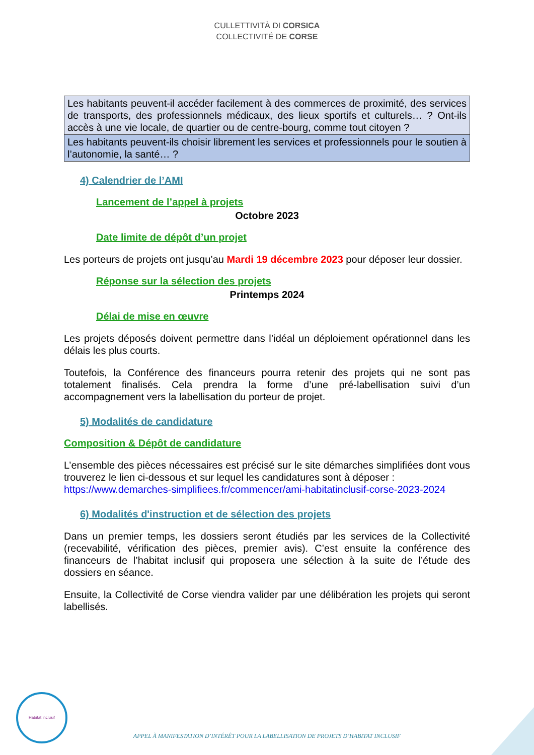CULLETTIVITÀ DI CORSICA
COLLECTIVITÉ DE CORSE
| Les habitants peuvent-il accéder facilement à des commerces de proximité, des services de transports, des professionnels médicaux, des lieux sportifs et culturels… ? Ont-ils accès à une vie locale, de quartier ou de centre-bourg, comme tout citoyen ? |
| Les habitants peuvent-ils choisir librement les services et professionnels pour le soutien à l’autonomie, la santé… ? |
4) Calendrier de l’AMI
Lancement de l’appel à projets
Octobre 2023
Date limite de dépôt d’un projet
Les porteurs de projets ont jusqu’au Mardi 19 décembre 2023 pour déposer leur dossier.
Réponse sur la sélection des projets
Printemps 2024
Délai de mise en œuvre
Les projets déposés doivent permettre dans l’idéal un déploiement opérationnel dans les délais les plus courts.
Toutefois, la Conférence des financeurs pourra retenir des projets qui ne sont pas totalement finalisés. Cela prendra la forme d’une pré-labellisation suivi d’un accompagnement vers la labellisation du porteur de projet.
5) Modalités de candidature
Composition & Dépôt de candidature
L’ensemble des pièces nécessaires est précisé sur le site démarches simplifiées dont vous trouverez le lien ci-dessous et sur lequel les candidatures sont à déposer :
https://www.demarches-simplifiees.fr/commencer/ami-habitatinclusif-corse-2023-2024
6) Modalités d'instruction et de sélection des projets
Dans un premier temps, les dossiers seront étudiés par les services de la Collectivité (recevabilité, vérification des pièces, premier avis). C’est ensuite la conférence des financeurs de l’habitat inclusif qui proposera une sélection à la suite de l’étude des dossiers en séance.
Ensuite, la Collectivité de Corse viendra valider par une délibération les projets qui seront labellisés.
Habitat inclusif
APPEL À MANIFESTATION D’INTÉRÊT POUR LA LABELLISATION DE PROJETS D’HABITAT INCLUSIF